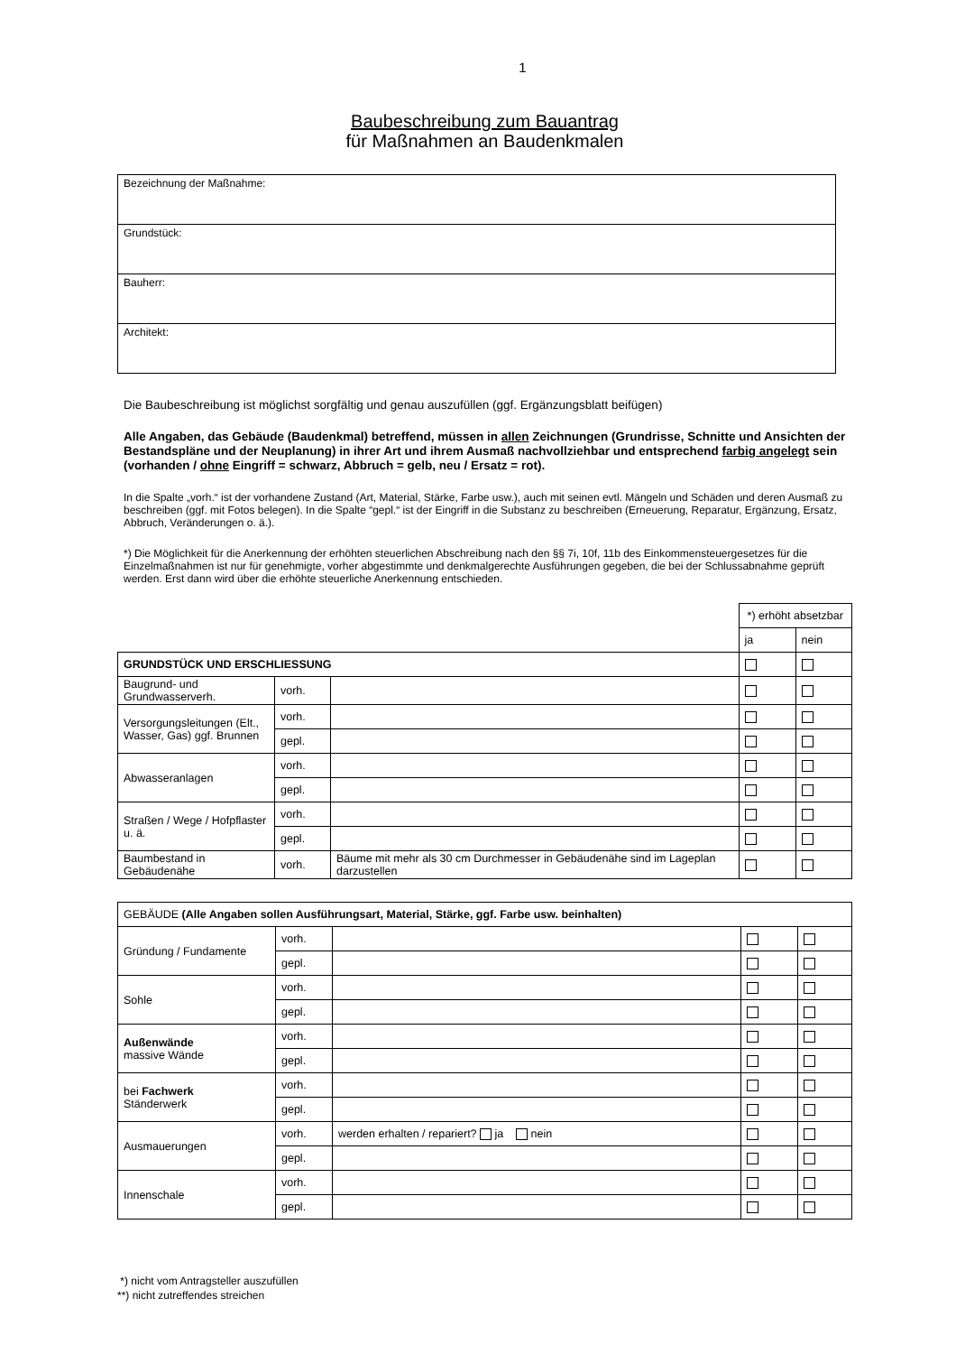1
Baubeschreibung zum Bauantrag
für Maßnahmen an Baudenkmalen
| Bezeichnung der Maßnahme: |
| Grundstück: |
| Bauherr: |
| Architekt: |
Die Baubeschreibung ist möglichst sorgfältig und genau auszufüllen (ggf. Ergänzungsblatt beifügen)
Alle Angaben, das Gebäude (Baudenkmal) betreffend, müssen in allen Zeichnungen (Grundrisse, Schnitte und Ansichten der Bestandspläne und der Neuplanung) in ihrer Art und ihrem Ausmaß nachvollziehbar und entsprechend farbig angelegt sein (vorhanden / ohne Eingriff = schwarz, Abbruch = gelb, neu / Ersatz = rot).
In die Spalte „vorh.“ ist der vorhandene Zustand (Art, Material, Stärke, Farbe usw.), auch mit seinen evtl. Mängeln und Schäden und deren Ausmaß zu beschreiben (ggf. mit Fotos belegen). In die Spalte “gepl.“ ist der Eingriff in die Substanz zu beschreiben (Erneuerung, Reparatur, Ergänzung, Ersatz, Abbruch, Veränderungen o. ä.).
*) Die Möglichkeit für die Anerkennung der erhöhten steuerlichen Abschreibung nach den §§ 7i, 10f, 11b des Einkommensteuergesetzes für die Einzelmaßnahmen ist nur für genehmigte, vorher abgestimmte und denkmalgerechte Ausführungen gegeben, die bei der Schlussabnahme geprüft werden. Erst dann wird über die erhöhte steuerliche Anerkennung entschieden.
| | | | *) erhöht absetzbar | |
| | | | ja | nein |
| GRUNDSTÜCK UND ERSCHLIESSUNG | | | | |
| Baugrund- und Grundwasserverh. | vorh. | | | |
| Versorgungsleitungen (Elt., Wasser, Gas) ggf. Brunnen | vorh. | | | |
| | gepl. | | | |
| Abwasseranlagen | vorh. | | | |
| | gepl. | | | |
| Straßen / Wege / Hofpflaster u. ä. | vorh. | | | |
| | gepl. | | | |
| Baumbestand in Gebäudenähe | vorh. | Bäume mit mehr als 30 cm Durchmesser in Gebäudenähe sind im Lageplan darzustellen | | |
| GEBÄUDE (Alle Angaben sollen Ausführungsart, Material, Stärke, ggf. Farbe usw. beinhalten) | | | | |
| Gründung / Fundamente | vorh. | | | |
| | gepl. | | | |
| Sohle | vorh. | | | |
| | gepl. | | | |
| Außenwände massive Wände | vorh. | | | |
| | gepl. | | | |
| bei Fachwerk Ständerwerk | vorh. | | | |
| | gepl. | | | |
| Ausmauerungen | vorh. | werden erhalten / repariert? ja nein | | |
| | gepl. | | | |
| Innenschale | vorh. | | | |
| | gepl. | | | |
*) nicht vom Antragsteller auszufüllen
**) nicht zutreffendes streichen